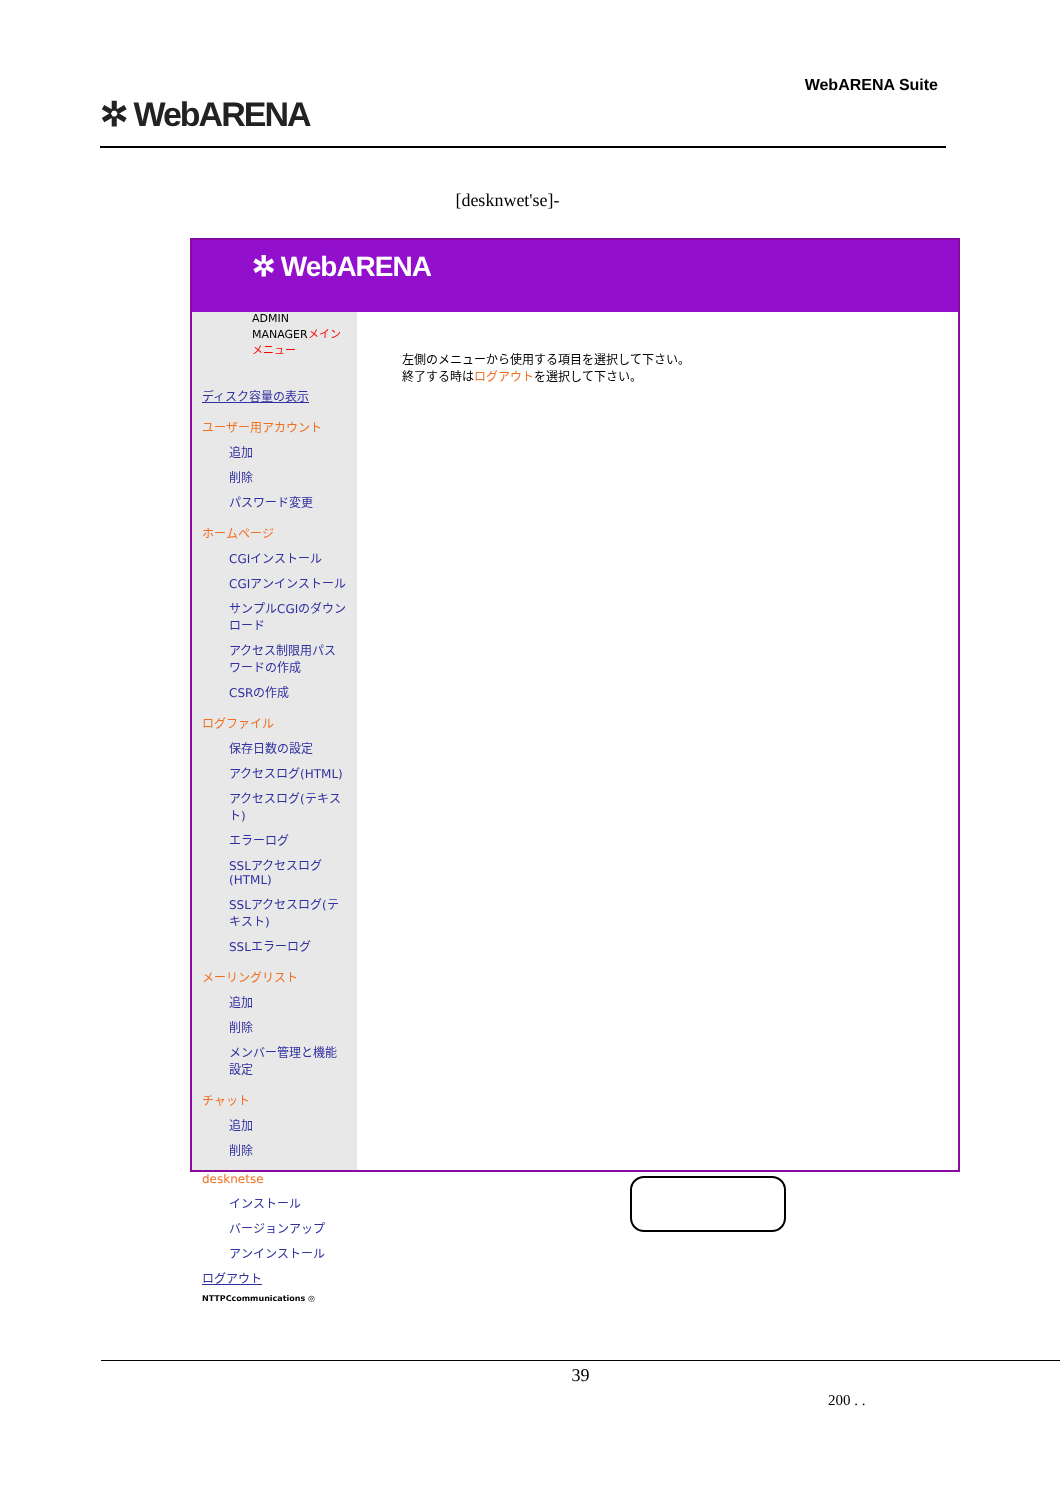✲ WebARENA
WebARENA Suite
[desknwet'se]-
✲ WebARENA
ADMIN MANAGERメインメニュー
ディスク容量の表示
ユーザー用アカウント
追加
削除
パスワード変更
ホームページ
CGIインストール
CGIアンインストール
サンプルCGIのダウンロード
アクセス制限用パスワードの作成
CSRの作成
ログファイル
保存日数の設定
アクセスログ(HTML)
アクセスログ(テキスト)
エラーログ
SSLアクセスログ(HTML)
SSLアクセスログ(テキスト)
SSLエラーログ
メーリングリスト
追加
削除
メンバー管理と機能設定
チャット
追加
削除
desknetse
インストール
バージョンアップ
アンインストール
ログアウト
NTTPCcommunications ◎
左側のメニューから使用する項目を選択して下さい。
終了する時はログアウトを選択して下さい。
39
200 . .